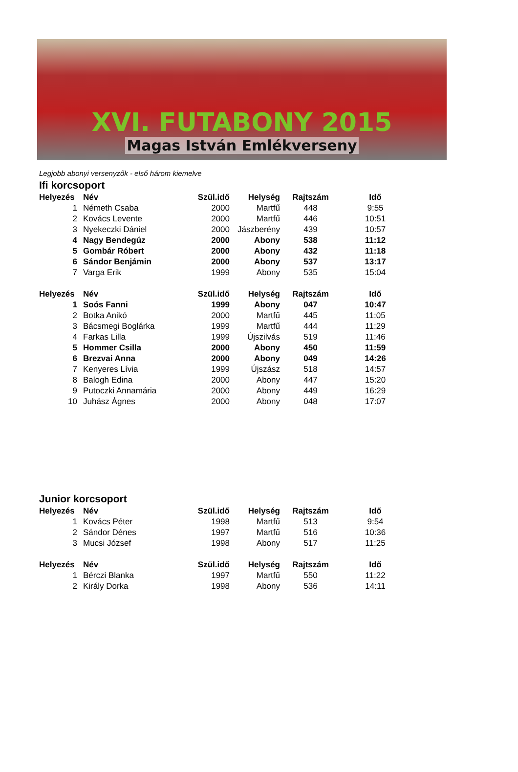XVI. FUTABONY 2015
Magas István Emlékverseny
Legjobb abonyi versenyzők - első három kiemelve
Ifi korcsoport
| Helyezés | Név | Szül.idő | Helység | Rajtszám | Idő |
| --- | --- | --- | --- | --- | --- |
| 1 | Németh Csaba | 2000 | Martfű | 448 | 9:55 |
| 2 | Kovács Levente | 2000 | Martfű | 446 | 10:51 |
| 3 | Nyekeczki Dániel | 2000 | Jászberény | 439 | 10:57 |
| 4 | Nagy Bendegúz | 2000 | Abony | 538 | 11:12 |
| 5 | Gombár Róbert | 2000 | Abony | 432 | 11:18 |
| 6 | Sándor Benjámin | 2000 | Abony | 537 | 13:17 |
| 7 | Varga Erik | 1999 | Abony | 535 | 15:04 |
| Helyezés | Név | Szül.idő | Helység | Rajtszám | Idő |
| --- | --- | --- | --- | --- | --- |
| 1 | Soós Fanni | 1999 | Abony | 047 | 10:47 |
| 2 | Botka Anikó | 2000 | Martfű | 445 | 11:05 |
| 3 | Bácsmegi Boglárka | 1999 | Martfű | 444 | 11:29 |
| 4 | Farkas Lilla | 1999 | Újszilvás | 519 | 11:46 |
| 5 | Hommer Csilla | 2000 | Abony | 450 | 11:59 |
| 6 | Brezvai Anna | 2000 | Abony | 049 | 14:26 |
| 7 | Kenyeres Lívia | 1999 | Újszász | 518 | 14:57 |
| 8 | Balogh Edina | 2000 | Abony | 447 | 15:20 |
| 9 | Putoczki Annamária | 2000 | Abony | 449 | 16:29 |
| 10 | Juhász Ágnes | 2000 | Abony | 048 | 17:07 |
Junior korcsoport
| Helyezés | Név | Szül.idő | Helység | Rajtszám | Idő |
| --- | --- | --- | --- | --- | --- |
| 1 | Kovács Péter | 1998 | Martfű | 513 | 9:54 |
| 2 | Sándor Dénes | 1997 | Martfű | 516 | 10:36 |
| 3 | Mucsi József | 1998 | Abony | 517 | 11:25 |
| Helyezés | Név | Szül.idő | Helység | Rajtszám | Idő |
| --- | --- | --- | --- | --- | --- |
| 1 | Bérczi Blanka | 1997 | Martfű | 550 | 11:22 |
| 2 | Király Dorka | 1998 | Abony | 536 | 14:11 |